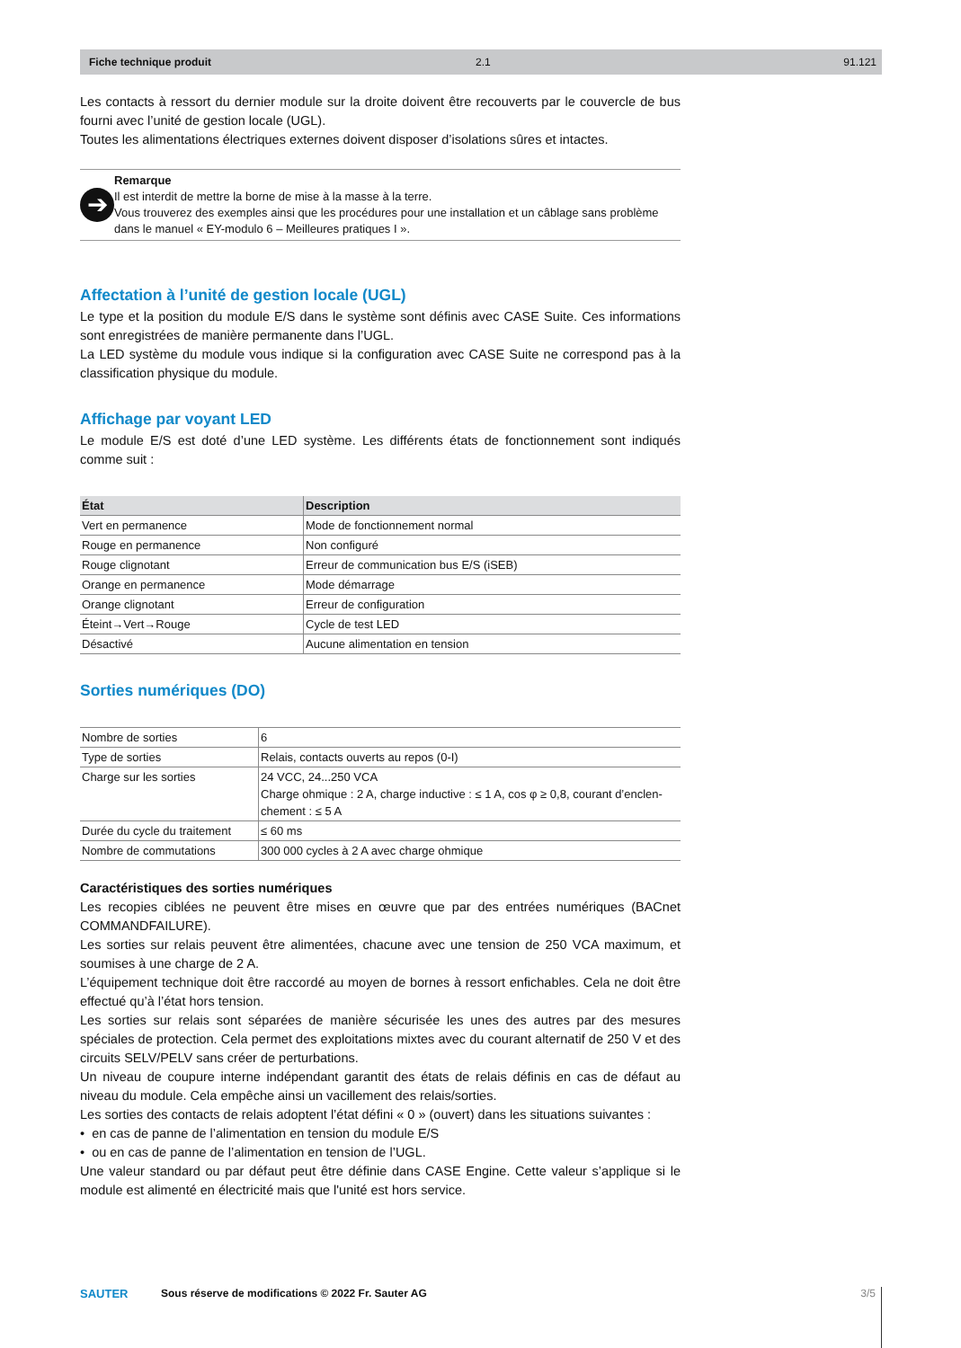Fiche technique produit 2.1 91.121
Les contacts à ressort du dernier module sur la droite doivent être recouverts par le couvercle de bus fourni avec l’unité de gestion locale (UGL).
Toutes les alimentations électriques externes doivent disposer d’isolations sûres et intactes.
➔
Remarque
Il est interdit de mettre la borne de mise à la masse à la terre.
Vous trouverez des exemples ainsi que les procédures pour une installation et un câblage sans problème dans le manuel « EY-modulo 6 – Meilleures pratiques I ».
Affectation à l’unité de gestion locale (UGL)
Le type et la position du module E/S dans le système sont définis avec CASE Suite. Ces informations sont enregistrées de manière permanente dans l’UGL.
La LED système du module vous indique si la configuration avec CASE Suite ne correspond pas à la classification physique du module.
Affichage par voyant LED
Le module E/S est doté d’une LED système. Les différents états de fonctionnement sont indiqués comme suit :
| État | Description |
| --- | --- |
| Vert en permanence | Mode de fonctionnement normal |
| Rouge en permanence | Non configuré |
| Rouge clignotant | Erreur de communication bus E/S (iSEB) |
| Orange en permanence | Mode démarrage |
| Orange clignotant | Erreur de configuration |
| Éteint→Vert→Rouge | Cycle de test LED |
| Désactivé | Aucune alimentation en tension |
Sorties numériques (DO)
| Nombre de sorties | 6 |
| Type de sorties | Relais, contacts ouverts au repos (0-I) |
| Charge sur les sorties | 24 VCC, 24...250 VCA Charge ohmique : 2 A, charge inductive : ≤ 1 A, cos φ ≥ 0,8, courant d’enclen-chement : ≤ 5 A |
| Durée du cycle du traitement | ≤ 60 ms |
| Nombre de commutations | 300 000 cycles à 2 A avec charge ohmique |
Caractéristiques des sorties numériques
Les recopies ciblées ne peuvent être mises en œuvre que par des entrées numériques (BACnet COMMANDFAILURE).
Les sorties sur relais peuvent être alimentées, chacune avec une tension de 250 VCA maximum, et soumises à une charge de 2 A.
L’équipement technique doit être raccordé au moyen de bornes à ressort enfichables. Cela ne doit être effectué qu’à l’état hors tension.
Les sorties sur relais sont séparées de manière sécurisée les unes des autres par des mesures spéciales de protection. Cela permet des exploitations mixtes avec du courant alternatif de 250 V et des circuits SELV/PELV sans créer de perturbations.
Un niveau de coupure interne indépendant garantit des états de relais définis en cas de défaut au niveau du module. Cela empêche ainsi un vacillement des relais/sorties.
Les sorties des contacts de relais adoptent l’état défini « 0 » (ouvert) dans les situations suivantes :
• en cas de panne de l’alimentation en tension du module E/S
• ou en cas de panne de l’alimentation en tension de l’UGL.
Une valeur standard ou par défaut peut être définie dans CASE Engine. Cette valeur s’applique si le module est alimenté en électricité mais que l'unité est hors service.
SAUTER Sous réserve de modifications © 2022 Fr. Sauter AG 3/5